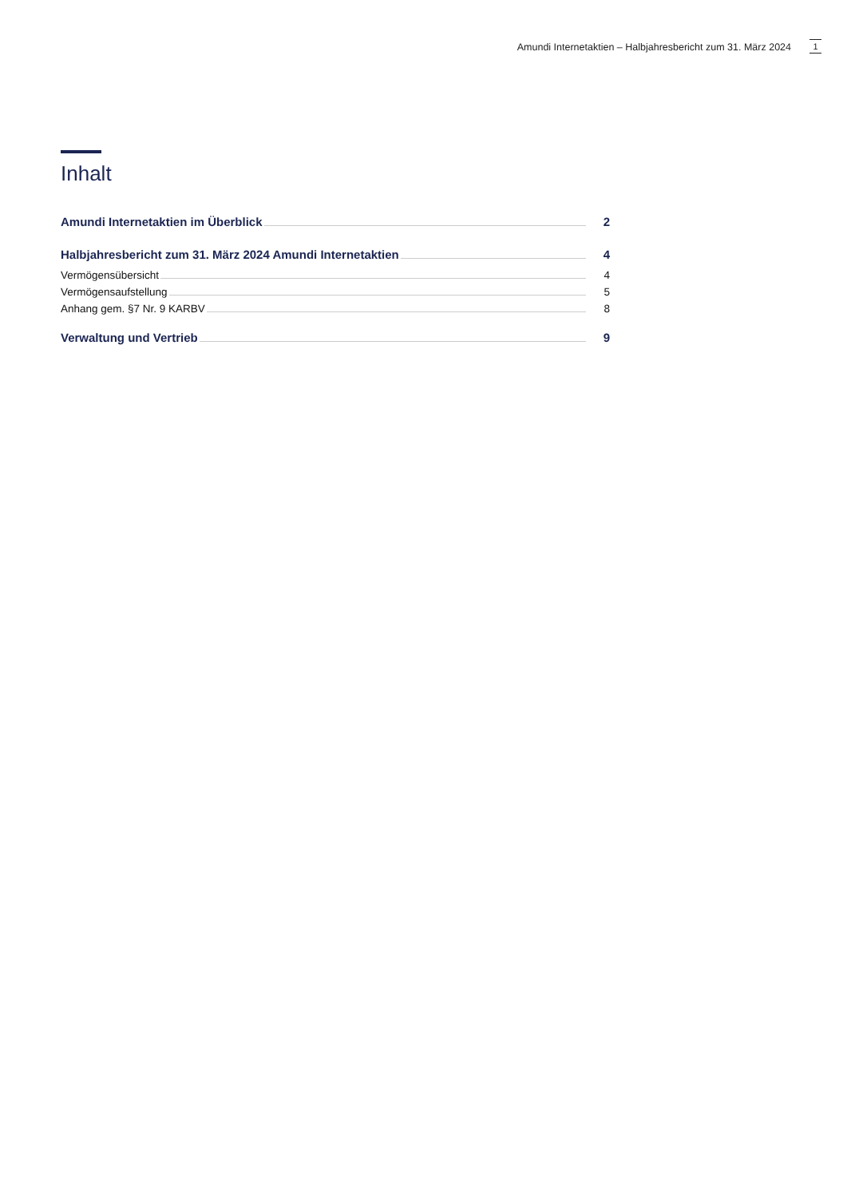Amundi Internetaktien – Halbjahresbericht zum 31. März 2024
1
Inhalt
Amundi Internetaktien im Überblick 2
Halbjahresbericht zum 31. März 2024 Amundi Internetaktien 4
Vermögensübersicht 4
Vermögensaufstellung 5
Anhang gem. §7 Nr. 9 KARBV 8
Verwaltung und Vertrieb 9